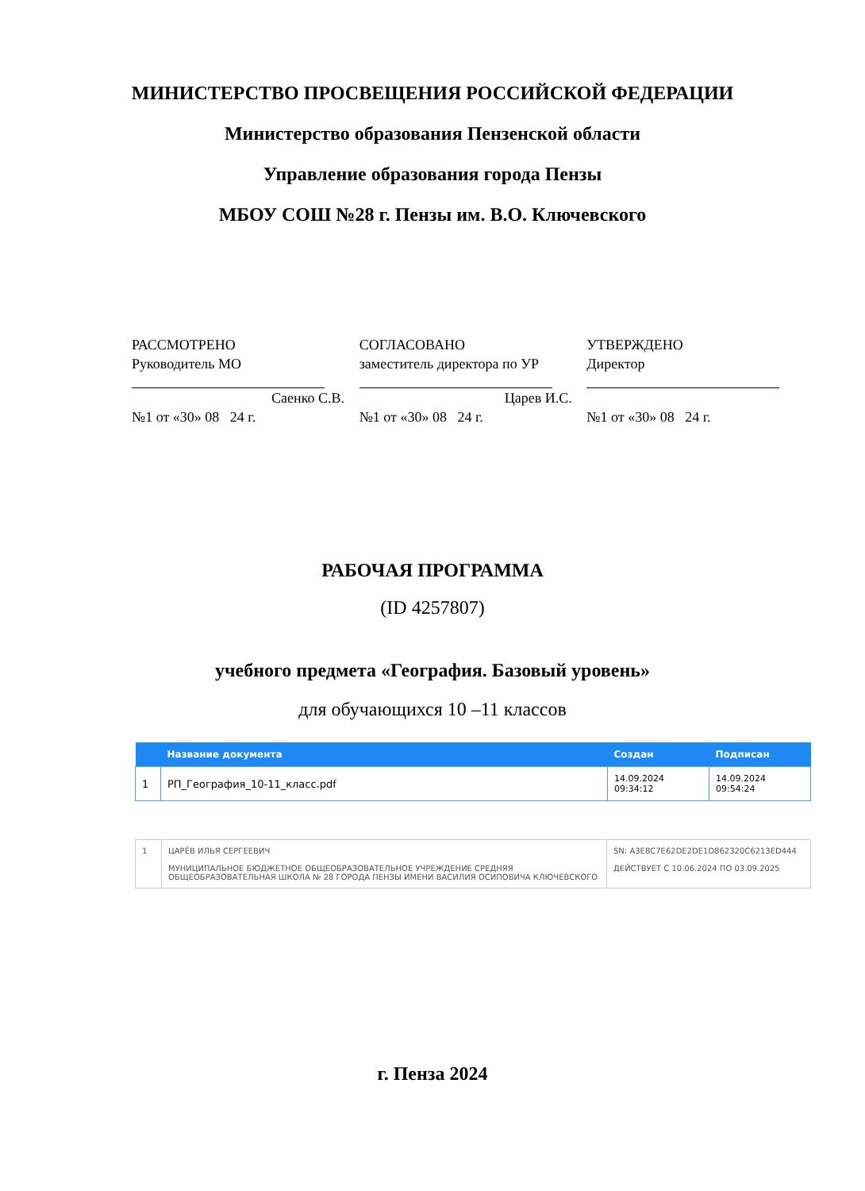МИНИСТЕРСТВО ПРОСВЕЩЕНИЯ РОССИЙСКОЙ ФЕДЕРАЦИИ
Министерство образования Пензенской области
Управление образования города Пензы
МБОУ СОШ №28 г. Пензы им. В.О. Ключевского
РАССМОТРЕНО
Руководитель МО
Саенко С.В.
№1 от «30» 08 24 г.
СОГЛАСОВАНО
заместитель директора по УР
Царев И.С.
№1 от «30» 08 24 г.
УТВЕРЖДЕНО
Директор
№1 от «30» 08 24 г.
РАБОЧАЯ ПРОГРАММА
(ID 4257807)
учебного предмета «География. Базовый уровень»
для обучающихся 10 –11 классов
| | Название документа | Создан | Подписан |
| --- | --- | --- | --- |
| 1 | РП_География_10-11_класс.pdf | 14.09.2024 09:34:12 | 14.09.2024 09:54:24 |
| 1 | ЦАРЁВ ИЛЬЯ СЕРГЕЕВИЧ МУНИЦИПАЛЬНОЕ БЮДЖЕТНОЕ ОБЩЕОБРАЗОВАТЕЛЬНОЕ УЧРЕЖДЕНИЕ СРЕДНЯЯ ОБЩЕОБРАЗОВАТЕЛЬНАЯ ШКОЛА № 28 ГОРОДА ПЕНЗЫ ИМЕНИ ВАСИЛИЯ ОСИПОВИЧА КЛЮЧЕВСКОГО | SN: A3E8C7E62DE2DE1D862320C6213ED444 ДЕЙСТВУЕТ С 10.06.2024 ПО 03.09.2025 |
г. Пенза 2024